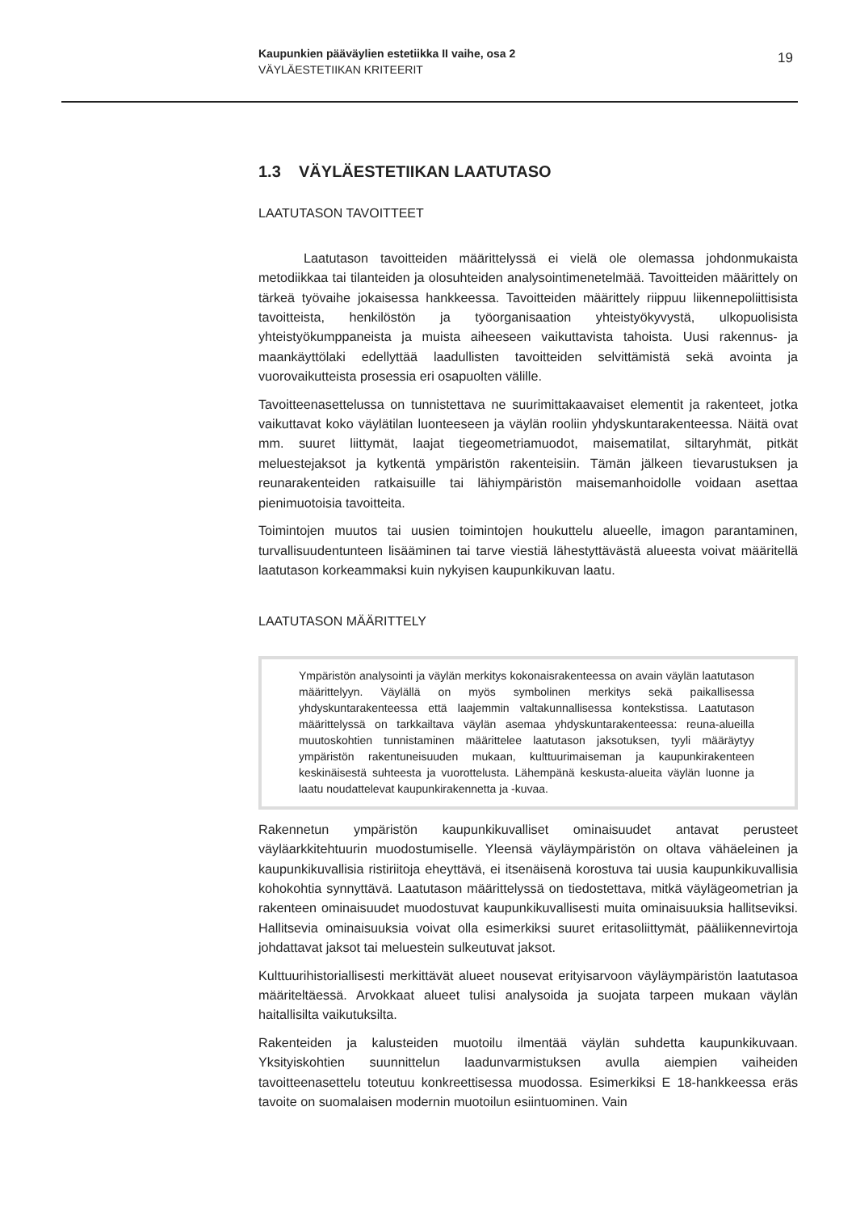Kaupunkien pääväylien estetiikka II vaihe, osa 2
VÄYLÄESTETIIKAN KRITEERIT
19
1.3 VÄYLÄESTETIIKAN LAATUTASO
LAATUTASON TAVOITTEET
Laatutason tavoitteiden määrittelyssä ei vielä ole olemassa johdonmukaista metodiikkaa tai tilanteiden ja olosuhteiden analysointimenetelmää. Tavoitteiden määrittely on tärkeä työvaihe jokaisessa hankkeessa. Tavoitteiden määrittely riippuu liikennepoliittisista tavoitteista, henkilöstön ja työorganisaation yhteistyökyvystä, ulkopuolisista yhteistyökumppaneista ja muista aiheeseen vaikuttavista tahoista. Uusi rakennus- ja maankäyttölaki edellyttää laadullisten tavoitteiden selvittämistä sekä avointa ja vuorovaikutteista prosessia eri osapuolten välille.
Tavoitteenasettelussa on tunnistettava ne suurimittakaavaiset elementit ja rakenteet, jotka vaikuttavat koko väylätilan luonteeseen ja väylän rooliin yhdyskuntarakenteessa. Näitä ovat mm. suuret liittymät, laajat tiegeometriamuodot, maisematilat, siltaryhmät, pitkät meluestejaksot ja kytkentä ympäristön rakenteisiin. Tämän jälkeen tievarustuksen ja reunarakenteiden ratkaisuille tai lähiympäristön maisemanhoidolle voidaan asettaa pienimuotoisia tavoitteita.
Toimintojen muutos tai uusien toimintojen houkuttelu alueelle, imagon parantaminen, turvallisuudentunteen lisääminen tai tarve viestiä lähestyttävästä alueesta voivat määritellä laatutason korkeammaksi kuin nykyisen kaupunkikuvan laatu.
LAATUTASON MÄÄRITTELY
Ympäristön analysointi ja väylän merkitys kokonaisrakenteessa on avain väylän laatutason määrittelyyn. Väylällä on myös symbolinen merkitys sekä paikallisessa yhdyskuntarakenteessa että laajemmin valtakunnallisessa kontekstissa. Laatutason määrittelyssä on tarkkailtava väylän asemaa yhdyskuntarakenteessa: reuna-alueilla muutoskohtien tunnistaminen määrittelee laatutason jaksotuksen, tyyli määräytyy ympäristön rakentuneisuuden mukaan, kulttuurimaiseman ja kaupunkirakenteen keskinäisestä suhteesta ja vuorottelusta. Lähempänä keskusta-alueita väylän luonne ja laatu noudattelevat kaupunkirakennetta ja -kuvaa.
Rakennetun ympäristön kaupunkikuvalliset ominaisuudet antavat perusteet väyläarkkitehtuurin muodostumiselle. Yleensä väyläympäristön on oltava vähäeleinen ja kaupunkikuvallisia ristiriitoja eheyttävä, ei itsenäisenä korostuva tai uusia kaupunkikuvallisia kohokohtia synnyttävä. Laatutason määrittelyssä on tiedostettava, mitkä väylägeometrian ja rakenteen ominaisuudet muodostuvat kaupunkikuvallisesti muita ominaisuuksia hallitseviksi. Hallitsevia ominaisuuksia voivat olla esimerkiksi suuret eritasoliittymät, pääliikennevirtoja johdattavat jaksot tai meluestein sulkeutuvat jaksot.
Kulttuurihistoriallisesti merkittävät alueet nousevat erityisarvoon väyläympäristön laatutasoa määriteltäessä. Arvokkaat alueet tulisi analysoida ja suojata tarpeen mukaan väylän haitallisilta vaikutuksilta.
Rakenteiden ja kalusteiden muotoilu ilmentää väylän suhdetta kaupunkikuvaan. Yksityiskohtien suunnittelun laadunvarmistuksen avulla aiempien vaiheiden tavoitteenasettelu toteutuu konkreettisessa muodossa. Esimerkiksi E 18-hankkeessa eräs tavoite on suomalaisen modernin muotoilun esiintuominen. Vain